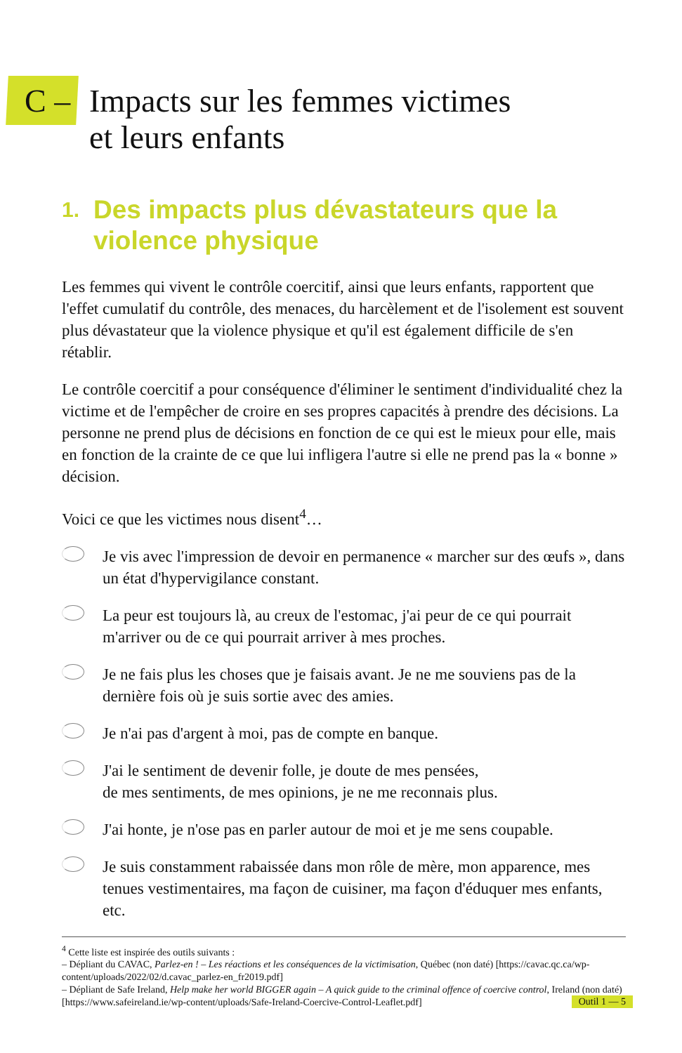C – Impacts sur les femmes victimes
et leurs enfants
1. Des impacts plus dévastateurs que la
violence physique
Les femmes qui vivent le contrôle coercitif, ainsi que leurs enfants, rapportent que l'effet cumulatif du contrôle, des menaces, du harcèlement et de l'isolement est souvent plus dévastateur que la violence physique et qu'il est également difficile de s'en rétablir.
Le contrôle coercitif a pour conséquence d'éliminer le sentiment d'individualité chez la victime et de l'empêcher de croire en ses propres capacités à prendre des décisions. La personne ne prend plus de décisions en fonction de ce qui est le mieux pour elle, mais en fonction de la crainte de ce que lui infligera l'autre si elle ne prend pas la « bonne » décision.
Voici ce que les victimes nous disent<sup>4</sup>…
Je vis avec l'impression de devoir en permanence « marcher sur des œufs », dans un état d'hypervigilance constant.
La peur est toujours là, au creux de l'estomac, j'ai peur de ce qui pourrait m'arriver ou de ce qui pourrait arriver à mes proches.
Je ne fais plus les choses que je faisais avant. Je ne me souviens pas de la dernière fois où je suis sortie avec des amies.
Je n'ai pas d'argent à moi, pas de compte en banque.
J'ai le sentiment de devenir folle, je doute de mes pensées,
de mes sentiments, de mes opinions, je ne me reconnais plus.
J'ai honte, je n'ose pas en parler autour de moi et je me sens coupable.
Je suis constamment rabaissée dans mon rôle de mère, mon apparence, mes tenues vestimentaires, ma façon de cuisiner, ma façon d'éduquer mes enfants, etc.
<sup>4</sup> Cette liste est inspirée des outils suivants :
– Dépliant du CAVAC, Parlez-en ! – Les réactions et les conséquences de la victimisation, Québec (non daté) [https://cavac.qc.ca/wp-content/uploads/2022/02/d.cavac_parlez-en_fr2019.pdf]
– Dépliant de Safe Ireland, Help make her world BIGGER again – A quick guide to the criminal offence of coercive control, Ireland (non daté) [https://www.safeireland.ie/wp-content/uploads/Safe-Ireland-Coercive-Control-Leaflet.pdf]
Outil 1 — 5